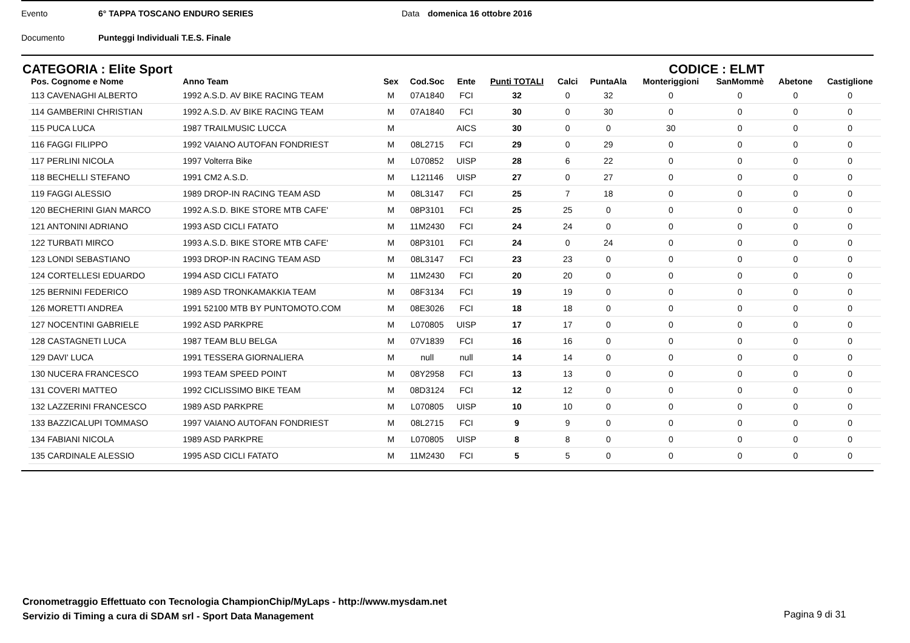Evento 6° TAPPA TOSCANO ENDURO SERIES Data domenica 16 ottobre 2016
Documento Punteggi Individuali T.E.S. Finale
CATEGORIA : Elite Sport CODICE : ELMT
| Pos. Cognome e Nome | Anno Team | Sex | Cod.Soc | Ente | Punti TOTALI | Calci | PuntaAla | Monteriggioni | SanMommè | Abetone | Castiglione |
| --- | --- | --- | --- | --- | --- | --- | --- | --- | --- | --- | --- |
| 113 CAVENAGHI ALBERTO | 1992 A.S.D. AV BIKE RACING TEAM | M | 07A1840 | FCI | 32 | 0 | 32 | 0 | 0 | 0 | 0 |
| 114 GAMBERINI CHRISTIAN | 1992 A.S.D. AV BIKE RACING TEAM | M | 07A1840 | FCI | 30 | 0 | 30 | 0 | 0 | 0 | 0 |
| 115 PUCA LUCA | 1987 TRAILMUSIC LUCCA | M | | AICS | 30 | 0 | 0 | 30 | 0 | 0 | 0 |
| 116 FAGGI FILIPPO | 1992 VAIANO AUTOFAN FONDRIEST | M | 08L2715 | FCI | 29 | 0 | 29 | 0 | 0 | 0 | 0 |
| 117 PERLINI NICOLA | 1997 Volterra Bike | M | L070852 | UISP | 28 | 6 | 22 | 0 | 0 | 0 | 0 |
| 118 BECHELLI STEFANO | 1991 CM2 A.S.D. | M | L121146 | UISP | 27 | 0 | 27 | 0 | 0 | 0 | 0 |
| 119 FAGGI ALESSIO | 1989 DROP-IN RACING TEAM ASD | M | 08L3147 | FCI | 25 | 7 | 18 | 0 | 0 | 0 | 0 |
| 120 BECHERINI GIAN MARCO | 1992 A.S.D. BIKE STORE MTB CAFE' | M | 08P3101 | FCI | 25 | 25 | 0 | 0 | 0 | 0 | 0 |
| 121 ANTONINI ADRIANO | 1993 ASD CICLI FATATO | M | 11M2430 | FCI | 24 | 24 | 0 | 0 | 0 | 0 | 0 |
| 122 TURBATI MIRCO | 1993 A.S.D. BIKE STORE MTB CAFE' | M | 08P3101 | FCI | 24 | 0 | 24 | 0 | 0 | 0 | 0 |
| 123 LONDI SEBASTIANO | 1993 DROP-IN RACING TEAM ASD | M | 08L3147 | FCI | 23 | 23 | 0 | 0 | 0 | 0 | 0 |
| 124 CORTELLESI EDUARDO | 1994 ASD CICLI FATATO | M | 11M2430 | FCI | 20 | 20 | 0 | 0 | 0 | 0 | 0 |
| 125 BERNINI FEDERICO | 1989 ASD TRONKAMAKKIA TEAM | M | 08F3134 | FCI | 19 | 19 | 0 | 0 | 0 | 0 | 0 |
| 126 MORETTI ANDREA | 1991 52100 MTB BY PUNTOMOTO.COM | M | 08E3026 | FCI | 18 | 18 | 0 | 0 | 0 | 0 | 0 |
| 127 NOCENTINI GABRIELE | 1992 ASD PARKPRE | M | L070805 | UISP | 17 | 17 | 0 | 0 | 0 | 0 | 0 |
| 128 CASTAGNETI LUCA | 1987 TEAM BLU BELGA | M | 07V1839 | FCI | 16 | 16 | 0 | 0 | 0 | 0 | 0 |
| 129 DAVI' LUCA | 1991 TESSERA GIORNALIERA | M | null | null | 14 | 14 | 0 | 0 | 0 | 0 | 0 |
| 130 NUCERA FRANCESCO | 1993 TEAM SPEED POINT | M | 08Y2958 | FCI | 13 | 13 | 0 | 0 | 0 | 0 | 0 |
| 131 COVERI MATTEO | 1992 CICLISSIMO BIKE TEAM | M | 08D3124 | FCI | 12 | 12 | 0 | 0 | 0 | 0 | 0 |
| 132 LAZZERINI FRANCESCO | 1989 ASD PARKPRE | M | L070805 | UISP | 10 | 10 | 0 | 0 | 0 | 0 | 0 |
| 133 BAZZICALUPI TOMMASO | 1997 VAIANO AUTOFAN FONDRIEST | M | 08L2715 | FCI | 9 | 9 | 0 | 0 | 0 | 0 | 0 |
| 134 FABIANI NICOLA | 1989 ASD PARKPRE | M | L070805 | UISP | 8 | 8 | 0 | 0 | 0 | 0 | 0 |
| 135 CARDINALE ALESSIO | 1995 ASD CICLI FATATO | M | 11M2430 | FCI | 5 | 5 | 0 | 0 | 0 | 0 | 0 |
Cronometraggio Effettuato con Tecnologia ChampionChip/MyLaps - http://www.mysdam.net
Servizio di Timing a cura di SDAM srl - Sport Data Management
Pagina 9 di 31